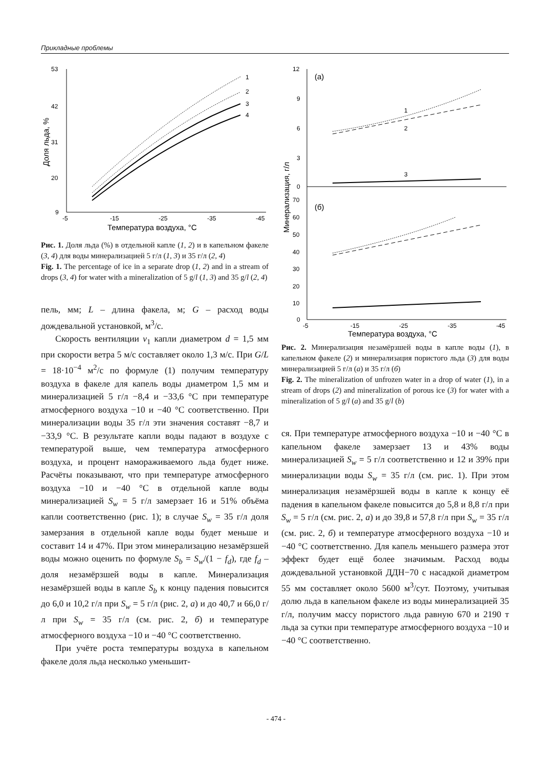Прикладные проблемы
53
42
31
20
9
-5
-15
-25
-35
-45
Температура воздуха, °С
Доля льда, %
1
2
3
4
Рис. 1. Доля льда (%) в отдельной капле (1, 2) и в капельном факеле (3, 4) для воды минерализацией 5 г/л (1, 3) и 35 г/л (2, 4)
Fig. 1. The percentage of ice in a separate drop (1, 2) and in a stream of drops (3, 4) for water with a mineralization of 5 g/l (1, 3) and 35 g/l (2, 4)
пель, мм; L – длина факела, м; G – расход воды дождевальной установкой, м<sup>3</sup>/с.
Скорость вентиляции v<sub>1</sub> капли диаметром d = 1,5 мм при скорости ветра 5 м/с составляет около 1,3 м/с. При G/L = 18·10<sup>−4</sup> м<sup>2</sup>/с по формуле (1) получим температуру воздуха в факеле для капель воды диаметром 1,5 мм и минерализацией 5 г/л −8,4 и −33,6 °С при температуре атмосферного воздуха −10 и −40 °С соответственно. При минерализации воды 35 г/л эти значения составят −8,7 и −33,9 °С. В результате капли воды падают в воздухе с температурой выше, чем температура атмосферного воздуха, и процент намораживаемого льда будет ниже. Расчёты показывают, что при температуре атмосферного воздуха −10 и −40 °С в отдельной капле воды минерализацией S<sub>w</sub> = 5 г/л замерзает 16 и 51% объёма капли соответственно (рис. 1); в случае S<sub>w</sub> = 35 г/л доля замерзания в отдельной капле воды будет меньше и составит 14 и 47%. При этом минерализацию незамёрзшей воды можно оценить по формуле S<sub>b</sub> = S<sub>w</sub>/(1 − f<sub>d</sub>), где f<sub>d</sub> – доля незамёрзшей воды в капле. Минерализация незамёрзшей воды в капле S<sub>b</sub> к концу падения повысится до 6,0 и 10,2 г/л при S<sub>w</sub> = 5 г/л (рис. 2, а) и до 40,7 и 66,0 г/л при S<sub>w</sub> = 35 г/л (см. рис. 2, б) и температуре атмосферного воздуха −10 и −40 °С соответственно.
При учёте роста температуры воздуха в капельном факеле доля льда несколько уменьшит-
12
9
6
3
0
(а)
(б)
70
60
50
40
30
20
10
0
-5
-15
-25
-35
-45
Температура воздуха, °С
Минерализация, г/л
1
2
3
Рис. 2. Минерализация незамёрзшей воды в капле воды (1), в капельном факеле (2) и минерализация пористого льда (3) для воды минерализацией 5 г/л (а) и 35 г/л (б)
Fig. 2. The mineralization of unfrozen water in a drop of water (1), in a stream of drops (2) and mineralization of porous ice (3) for water with a mineralization of 5 g/l (a) and 35 g/l (b)
ся. При температуре атмосферного воздуха −10 и −40 °С в капельном факеле замерзает 13 и 43% воды минерализацией S<sub>w</sub> = 5 г/л соответственно и 12 и 39% при минерализации воды S<sub>w</sub> = 35 г/л (см. рис. 1). При этом минерализация незамёрзшей воды в капле к концу её падения в капельном факеле повысится до 5,8 и 8,8 г/л при S<sub>w</sub> = 5 г/л (см. рис. 2, а) и до 39,8 и 57,8 г/л при S<sub>w</sub> = 35 г/л (см. рис. 2, б) и температуре атмосферного воздуха −10 и −40 °С соответственно. Для капель меньшего размера этот эффект будет ещё более значимым. Расход воды дождевальной установкой ДДН−70 с насадкой диаметром 55 мм составляет около 5600 м<sup>3</sup>/сут. Поэтому, учитывая долю льда в капельном факеле из воды минерализацией 35 г/л, получим массу пористого льда равную 670 и 2190 т льда за сутки при температуре атмосферного воздуха −10 и −40 °С соответственно.
- 474 -